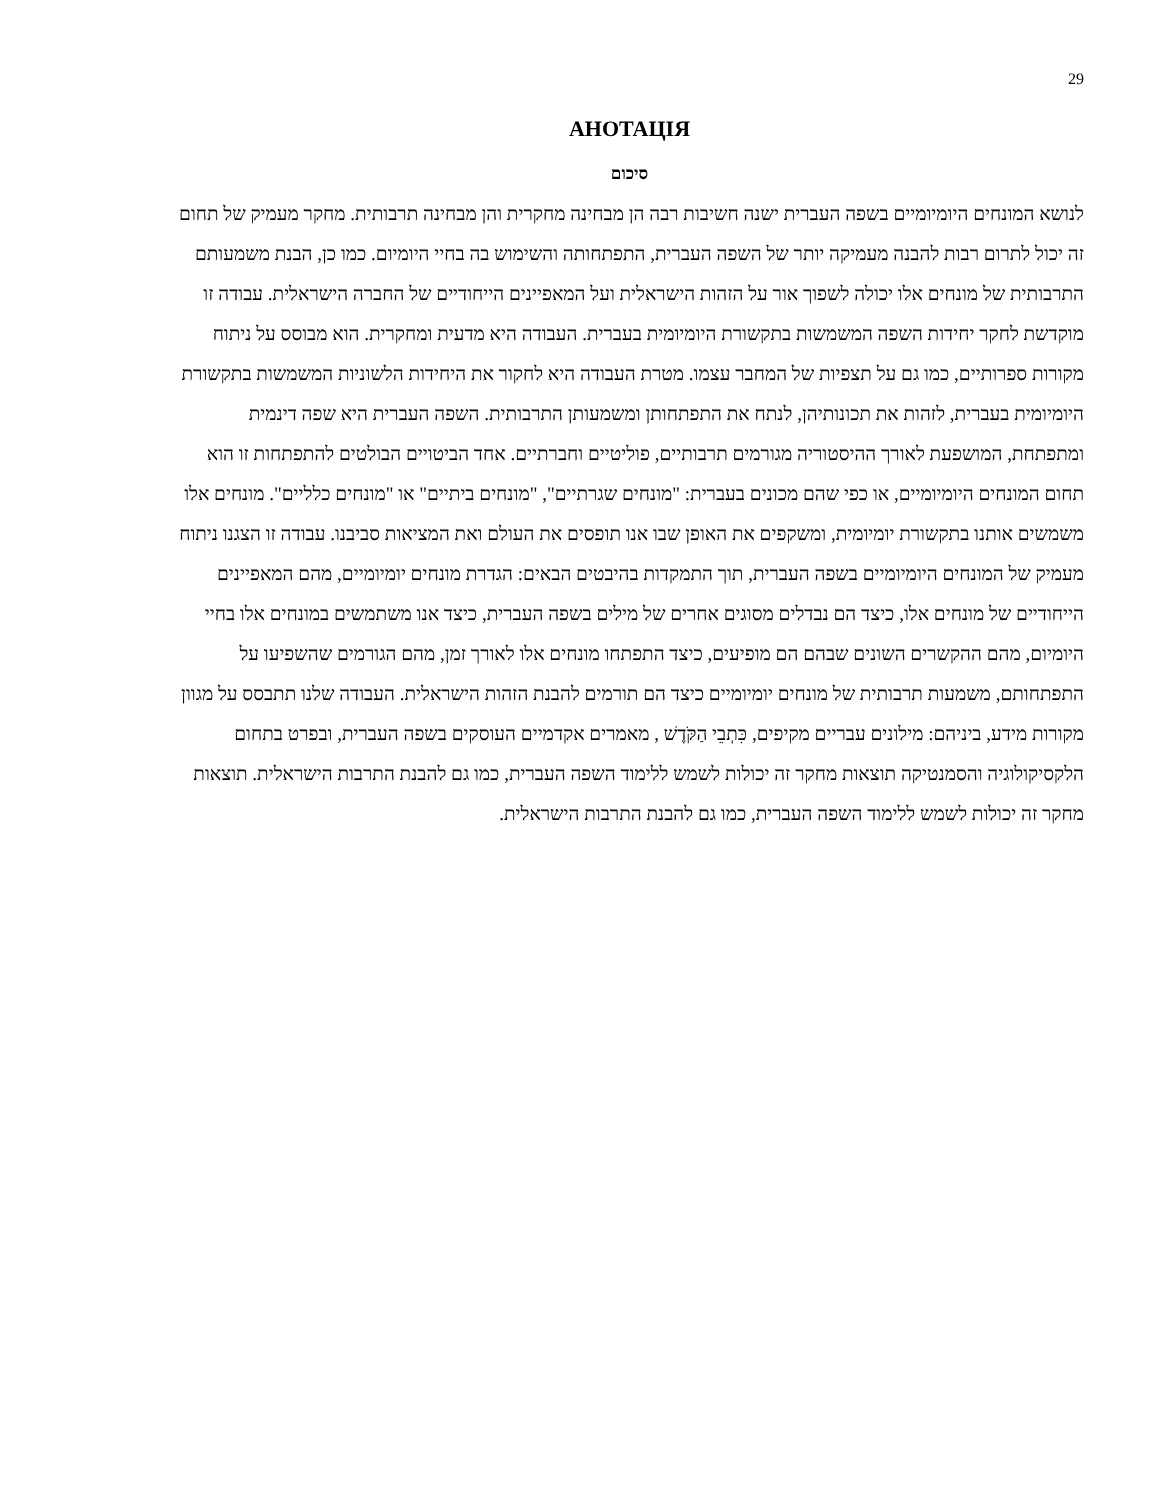29
АНОТАЦІЯ
סיכום
לנושא המונחים היומיומיים בשפה העברית ישנה חשיבות רבה הן מבחינה מחקרית והן מבחינה תרבותית. מחקר מעמיק של תחום זה יכול לתרום רבות להבנה מעמיקה יותר של השפה העברית, התפתחותה והשימוש בה בחיי היומיום. כמו כן, הבנת משמעותם התרבותית של מונחים אלו יכולה לשפוך אור על הזהות הישראלית ועל המאפיינים הייחודיים של החברה הישראלית. עבודה זו מוקדשת לחקר יחידות השפה המשמשות בתקשורת היומיומית בעברית. העבודה היא מדעית ומחקרית. הוא מבוסס על ניתוח מקורות ספרותיים, כמו גם על תצפיות של המחבר עצמו. מטרת העבודה היא לחקור את היחידות הלשוניות המשמשות בתקשורת היומיומית בעברית, לזהות את תכונותיהן, לנתח את התפתחותן ומשמעותן התרבותית. השפה העברית היא שפה דינמית ומתפתחת, המושפעת לאורך ההיסטוריה מגורמים תרבותיים, פוליטיים וחברתיים. אחד הביטויים הבולטים להתפתחות זו הוא תחום המונחים היומיומיים, או כפי שהם מכונים בעברית: "מונחים שגרתיים", "מונחים ביתיים" או "מונחים כלליים". מונחים אלו משמשים אותנו בתקשורת יומיומית, ומשקפים את האופן שבו אנו תופסים את העולם ואת המציאות סביבנו. עבודה זו הצגנו ניתוח מעמיק של המונחים היומיומיים בשפה העברית, תוך התמקדות בהיבטים הבאים: הגדרת מונחים יומיומיים, מהם המאפיינים הייחודיים של מונחים אלו, כיצד הם נבדלים מסוגים אחרים של מילים בשפה העברית, כיצד אנו משתמשים במונחים אלו בחיי היומיום, מהם ההקשרים השונים שבהם הם מופיעים, כיצד התפתחו מונחים אלו לאורך זמן, מהם הגורמים שהשפיעו על התפתחותם, משמעות תרבותית של מונחים יומיומיים כיצד הם תורמים להבנת הזהות הישראלית. העבודה שלנו תתבסס על מגוון מקורות מידע, ביניהם: מילונים עבריים מקיפים, כִּתְבֵי הַקֹּדֶשׁ , מאמרים אקדמיים העוסקים בשפה העברית, ובפרט בתחום הלקסיקולוגיה והסמנטיקה תוצאות מחקר זה יכולות לשמש ללימוד השפה העברית, כמו גם להבנת התרבות הישראלית. תוצאות מחקר זה יכולות לשמש ללימוד השפה העברית, כמו גם להבנת התרבות הישראלית.